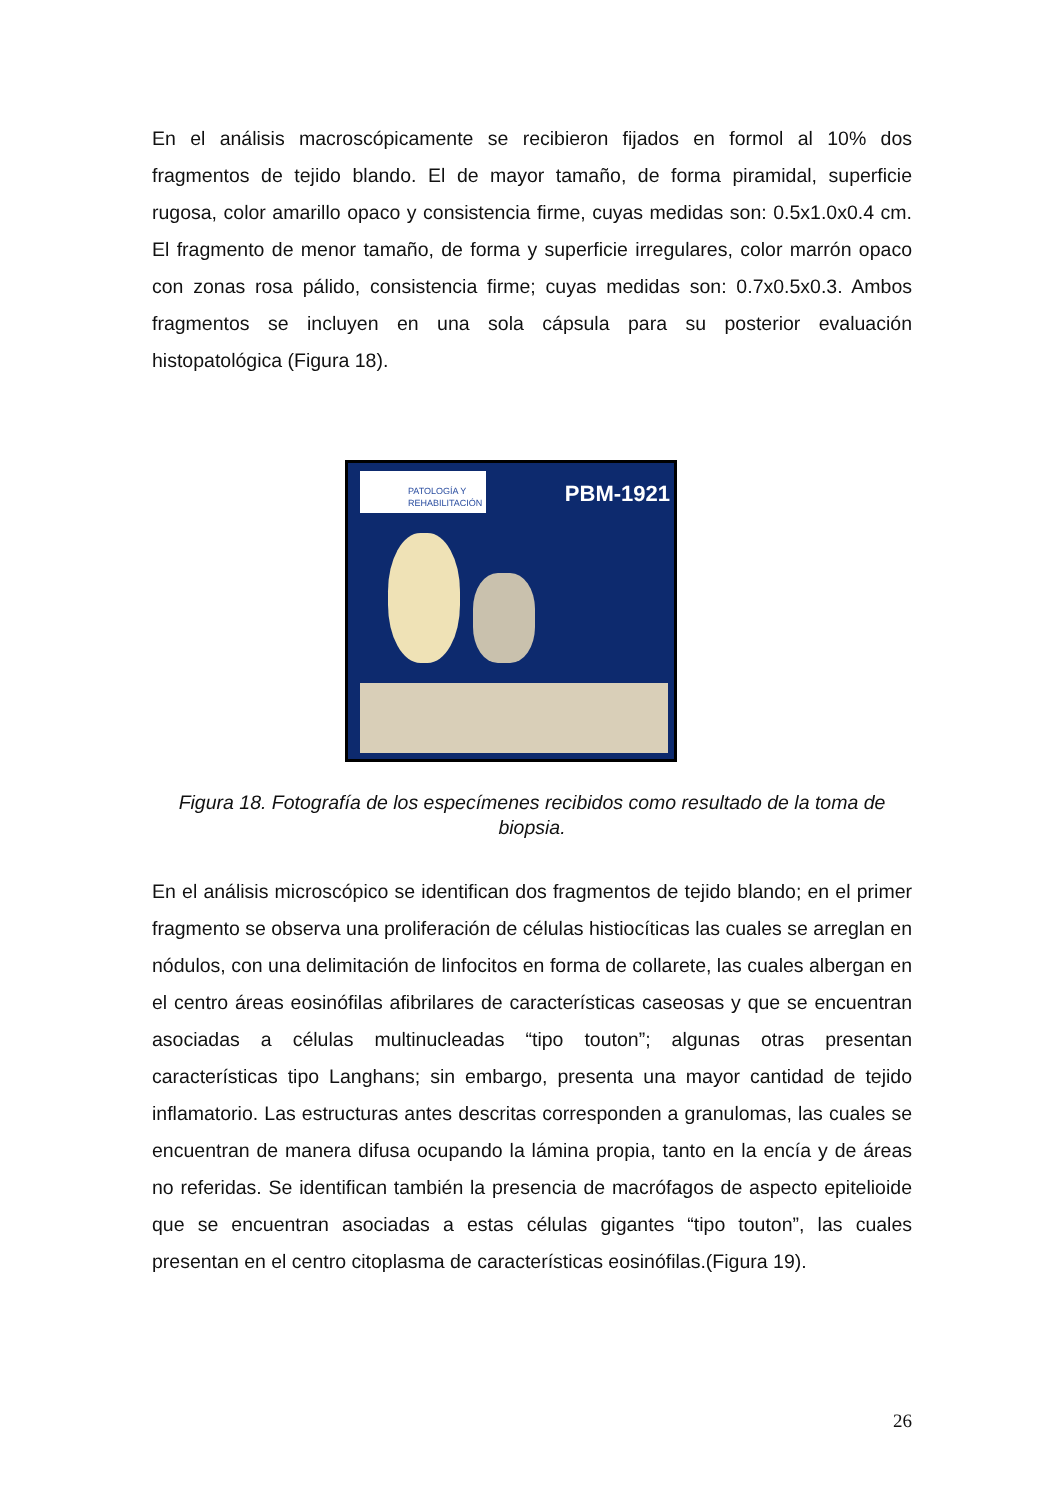En el análisis macroscópicamente se recibieron fijados en formol al 10% dos fragmentos de tejido blando. El de mayor tamaño, de forma piramidal, superficie rugosa, color amarillo opaco y consistencia firme, cuyas medidas son: 0.5x1.0x0.4 cm. El fragmento de menor tamaño, de forma y superficie irregulares, color marrón opaco con zonas rosa pálido, consistencia firme; cuyas medidas son: 0.7x0.5x0.3. Ambos fragmentos se incluyen en una sola cápsula para su posterior evaluación histopatológica (Figura 18).
PATOLOGÍA Y
REHABILITACIÓN
PBM-1921
Figura 18. Fotografía de los especímenes recibidos como resultado de la toma de biopsia.
En el análisis microscópico se identifican dos fragmentos de tejido blando; en el primer fragmento se observa una proliferación de células histiocíticas las cuales se arreglan en nódulos, con una delimitación de linfocitos en forma de collarete, las cuales albergan en el centro áreas eosinófilas afibrilares de características caseosas y que se encuentran asociadas a células multinucleadas “tipo touton”; algunas otras presentan características tipo Langhans; sin embargo, presenta una mayor cantidad de tejido inflamatorio. Las estructuras antes descritas corresponden a granulomas, las cuales se encuentran de manera difusa ocupando la lámina propia, tanto en la encía y de áreas no referidas. Se identifican también la presencia de macrófagos de aspecto epitelioide que se encuentran asociadas a estas células gigantes “tipo touton”, las cuales presentan en el centro citoplasma de características eosinófilas.(Figura 19).
26